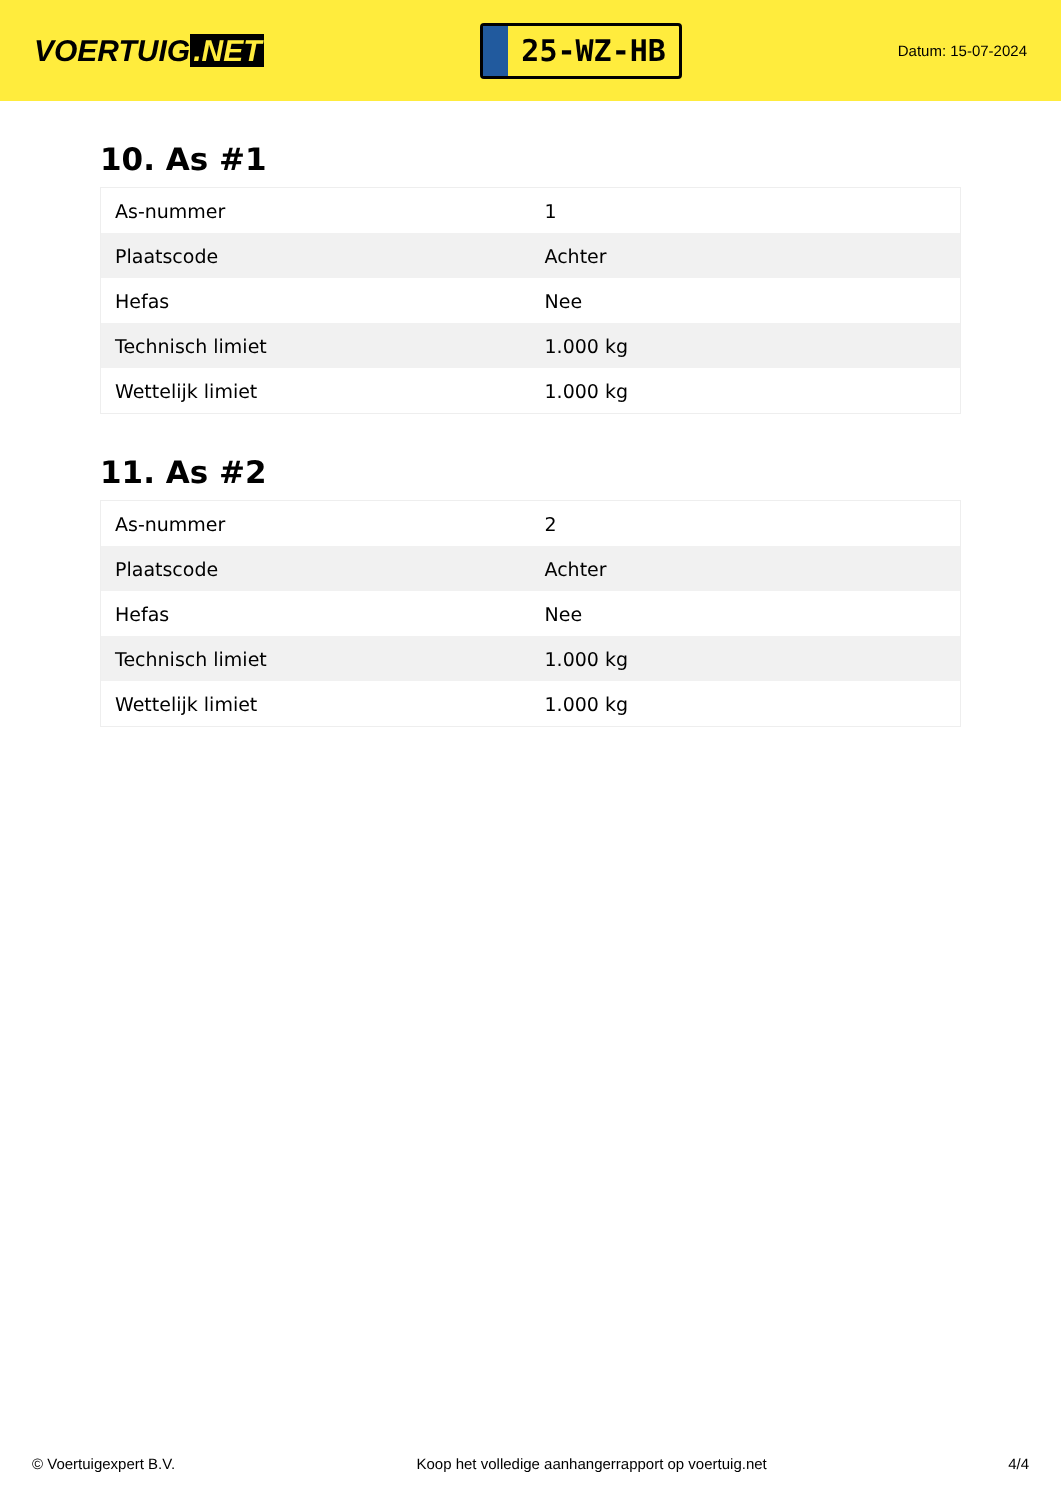VOERTUIG.NET
25-WZ-HB
Datum: 15-07-2024
10. As #1
| As-nummer | 1 |
| Plaatscode | Achter |
| Hefas | Nee |
| Technisch limiet | 1.000 kg |
| Wettelijk limiet | 1.000 kg |
11. As #2
| As-nummer | 2 |
| Plaatscode | Achter |
| Hefas | Nee |
| Technisch limiet | 1.000 kg |
| Wettelijk limiet | 1.000 kg |
© Voertuigexpert B.V. Koop het volledige aanhangerrapport op voertuig.net 4/4